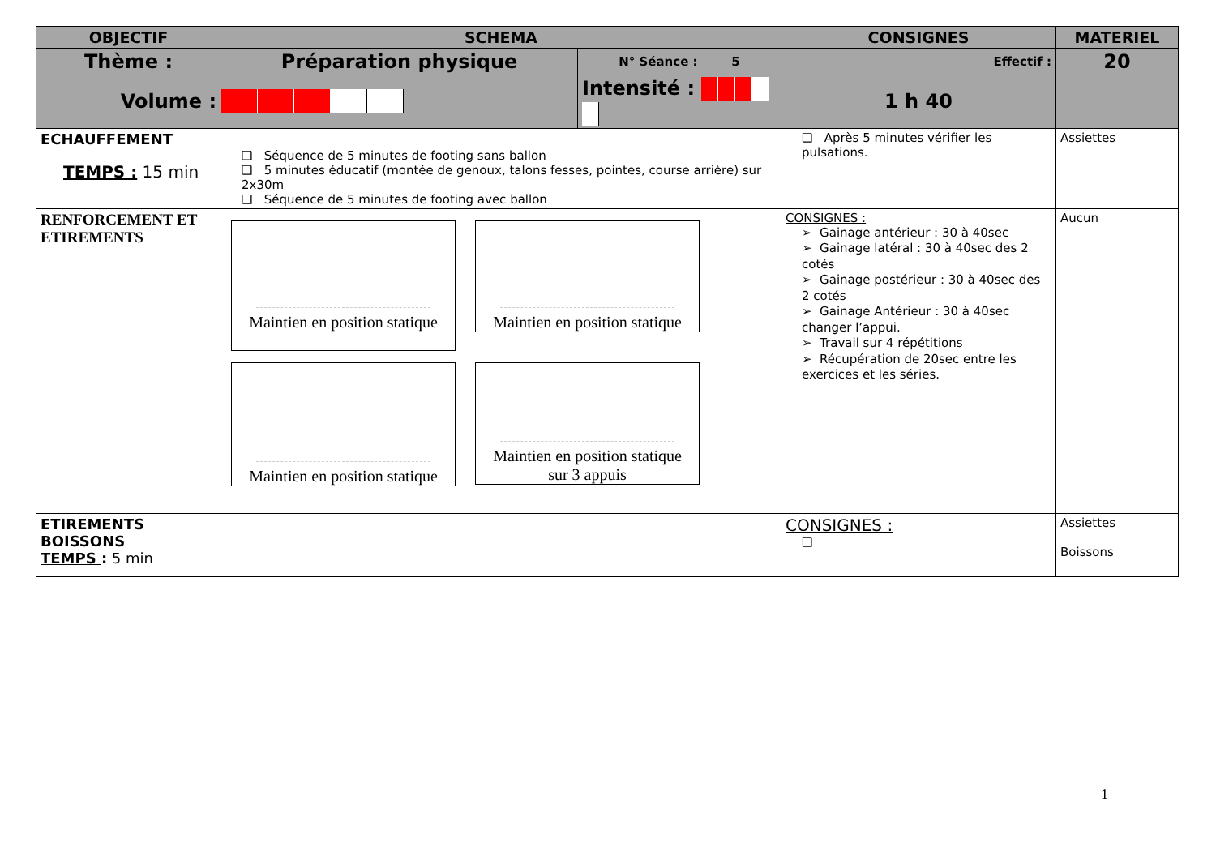| OBJECTIF | SCHEMA | | CONSIGNES | MATERIEL |
| --- | --- | --- | --- | --- |
| Thème : | Préparation physique | N° Séance : 5 | Effectif : | 20 |
| Volume : | | Intensité : | 1 h 40 | |
| ECHAUFFEMENT TEMPS : 15 min | ❑ Séquence de 5 minutes de footing sans ballon ❑ 5 minutes éducatif (montée de genoux, talons fesses, pointes, course arrière) sur 2x30m ❑ Séquence de 5 minutes de footing avec ballon | | ❑ Après 5 minutes vérifier les pulsations. | Assiettes |
| RENFORCEMENT ET ETIREMENTS | Maintien en position statique Maintien en position statique Maintien en position statique Maintien en position statique sur 3 appuis | | CONSIGNES : ➢ Gainage antérieur : 30 à 40sec ➢ Gainage latéral : 30 à 40sec des 2 cotés ➢ Gainage postérieur : 30 à 40sec des 2 cotés ➢ Gainage Antérieur : 30 à 40sec changer l’appui. ➢ Travail sur 4 répétitions ➢ Récupération de 20sec entre les exercices et les séries. | Aucun |
| ETIREMENTS BOISSONS TEMPS : 5 min | | | CONSIGNES : ❑ | Assiettes Boissons |
1